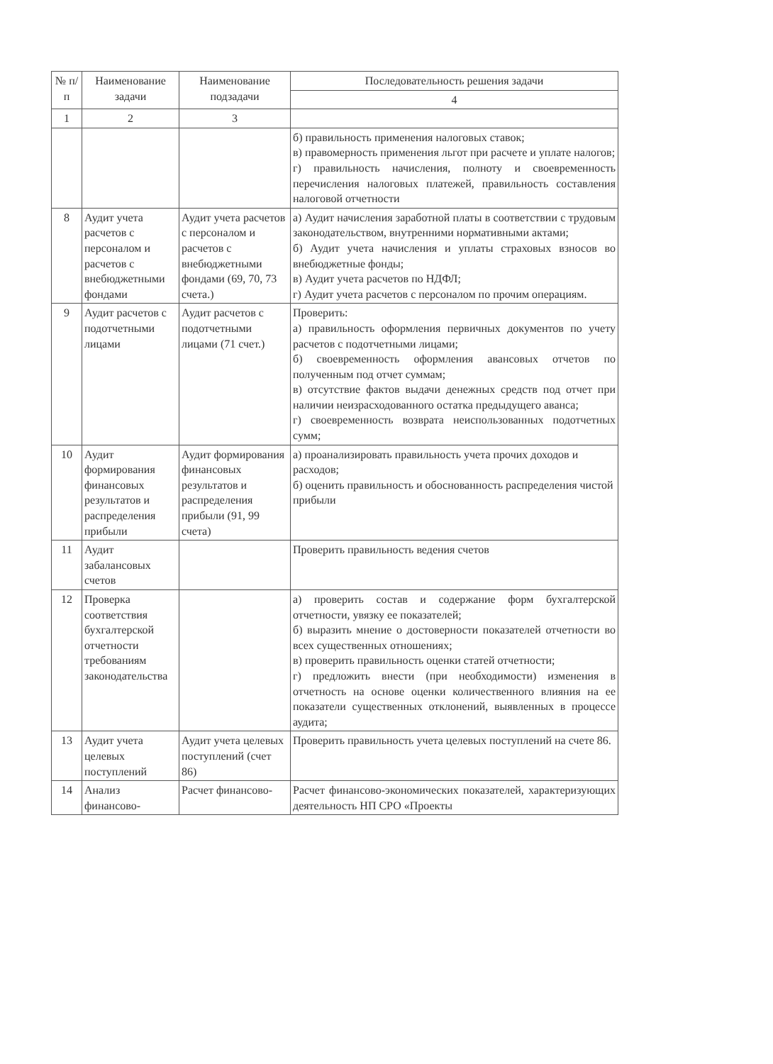| № п/п | Наименование задачи | Наименование подзадачи | Последовательность решения задачи |
| --- | --- | --- | --- |
| | | | 4 |
| 1 | 2 | 3 | |
| | | | б) правильность применения налоговых ставок; в) правомерность применения льгот при расчете и уплате налогов; г) правильность начисления, полноту и своевременность перечисления налоговых платежей, правильность составления налоговой отчетности |
| 8 | Аудит учета расчетов с персоналом и расчетов с внебюджетными фондами | Аудит учета расчетов с персоналом и расчетов с внебюджетными фондами (69, 70, 73 счета.) | а) Аудит начисления заработной платы в соответствии с трудовым законодательством, внутренними нормативными актами; б) Аудит учета начисления и уплаты страховых взносов во внебюджетные фонды; в) Аудит учета расчетов по НДФЛ; г) Аудит учета расчетов с персоналом по прочим операциям. |
| 9 | Аудит расчетов с подотчетными лицами | Аудит расчетов с подотчетными лицами (71 счет.) | Проверить: а) правильность оформления первичных документов по учету расчетов с подотчетными лицами; б) своевременность оформления авансовых отчетов по полученным под отчет суммам; в) отсутствие фактов выдачи денежных средств под отчет при наличии неизрасходованного остатка предыдущего аванса; г) своевременность возврата неиспользованных подотчетных сумм; |
| 10 | Аудит формирования финансовых результатов и распределения прибыли | Аудит формирования финансовых результатов и распределения прибыли (91, 99 счета) | а) проанализировать правильность учета прочих доходов и расходов; б) оценить правильность и обоснованность распределения чистой прибыли |
| 11 | Аудит забалансовых счетов | | Проверить правильность ведения счетов |
| 12 | Проверка соответствия бухгалтерской отчетности требованиям законодательства | | а) проверить состав и содержание форм бухгалтерской отчетности, увязку ее показателей; б) выразить мнение о достоверности показателей отчетности во всех существенных отношениях; в) проверить правильность оценки статей отчетности; г) предложить внести (при необходимости) изменения в отчетность на основе оценки количественного влияния на ее показатели существенных отклонений, выявленных в процессе аудита; |
| 13 | Аудит учета целевых поступлений | Аудит учета целевых поступлений (счет 86) | Проверить правильность учета целевых поступлений на счете 86. |
| 14 | Анализ финансово- | Расчет финансово- | Расчет финансово-экономических показателей, характеризующих деятельность НП СРО «Проекты |